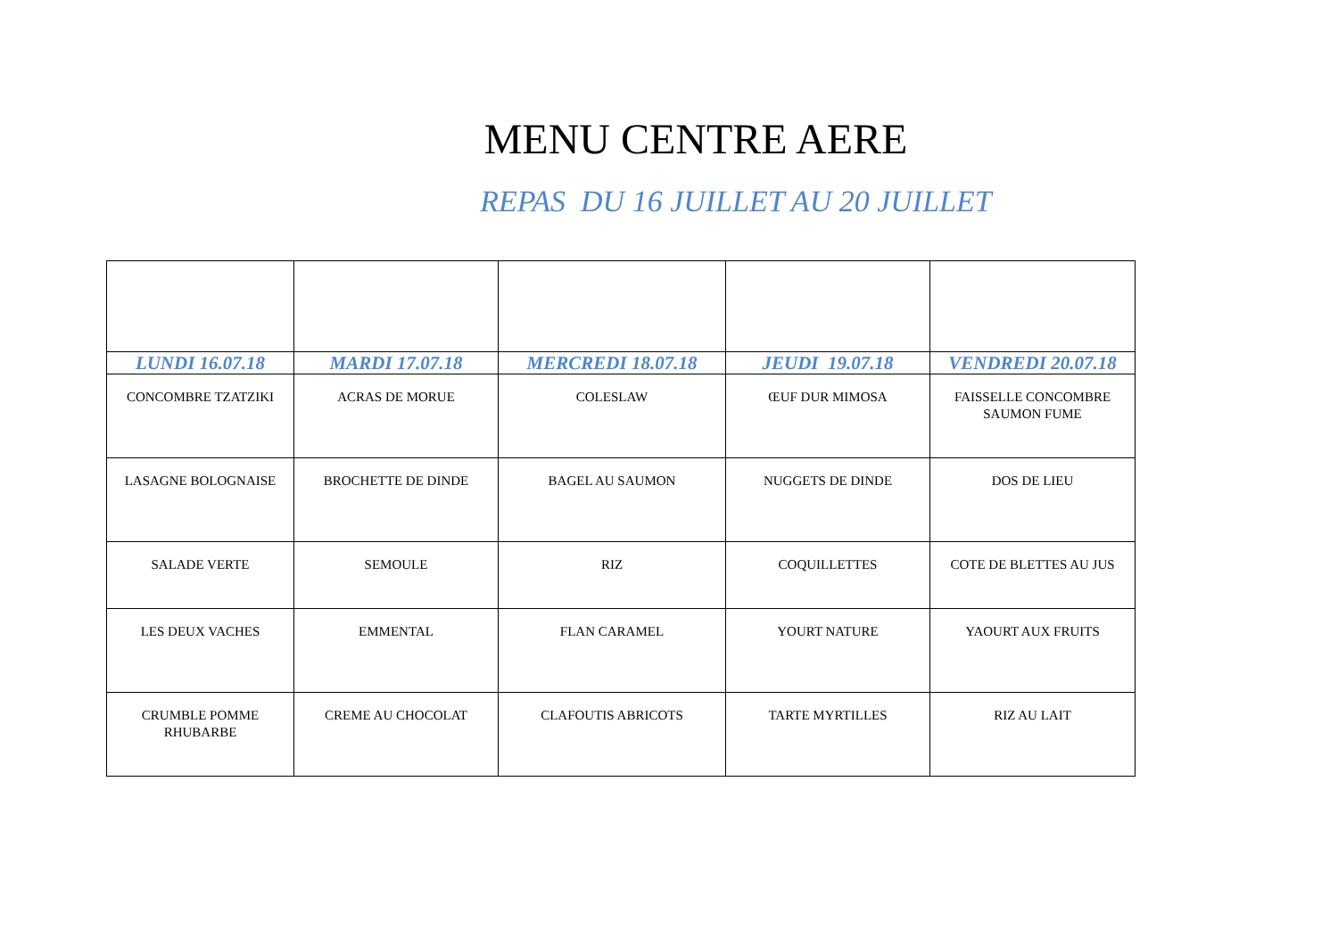MENU CENTRE AERE
REPAS DU 16 JUILLET AU 20 JUILLET
| LUNDI 16.07.18 | MARDI 17.07.18 | MERCREDI 18.07.18 | JEUDI 19.07.18 | VENDREDI 20.07.18 |
| --- | --- | --- | --- | --- |
| CONCOMBRE TZATZIKI | ACRAS DE MORUE | COLESLAW | ŒUF DUR MIMOSA | FAISSELLE CONCOMBRE SAUMON FUME |
| LASAGNE BOLOGNAISE | BROCHETTE DE DINDE | BAGEL AU SAUMON | NUGGETS DE DINDE | DOS DE LIEU |
| SALADE VERTE | SEMOULE | RIZ | COQUILLETTES | COTE DE BLETTES AU JUS |
| LES DEUX VACHES | EMMENTAL | FLAN CARAMEL | YOURT NATURE | YAOURT AUX FRUITS |
| CRUMBLE POMME RHUBARBE | CREME AU CHOCOLAT | CLAFOUTIS ABRICOTS | TARTE MYRTILLES | RIZ AU LAIT |